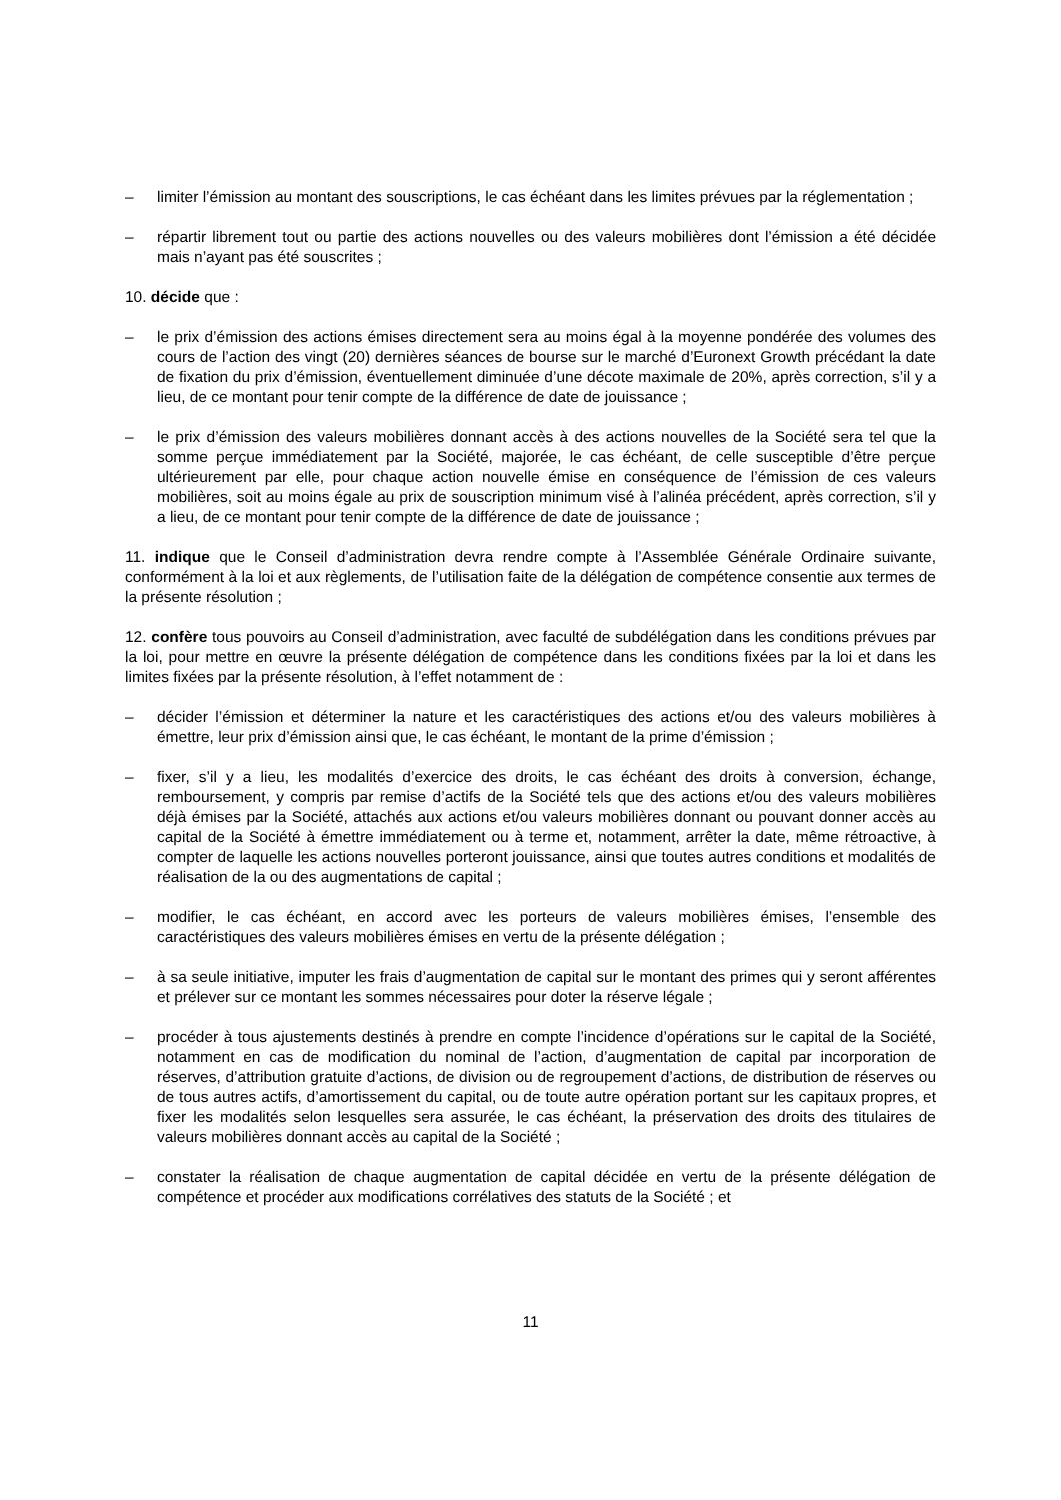– limiter l’émission au montant des souscriptions, le cas échéant dans les limites prévues par la réglementation ;
– répartir librement tout ou partie des actions nouvelles ou des valeurs mobilières dont l’émission a été décidée mais n’ayant pas été souscrites ;
10. décide que :
– le prix d’émission des actions émises directement sera au moins égal à la moyenne pondérée des volumes des cours de l’action des vingt (20) dernières séances de bourse sur le marché d’Euronext Growth précédant la date de fixation du prix d’émission, éventuellement diminuée d’une décote maximale de 20%, après correction, s’il y a lieu, de ce montant pour tenir compte de la différence de date de jouissance ;
– le prix d’émission des valeurs mobilières donnant accès à des actions nouvelles de la Société sera tel que la somme perçue immédiatement par la Société, majorée, le cas échéant, de celle susceptible d’être perçue ultérieurement par elle, pour chaque action nouvelle émise en conséquence de l’émission de ces valeurs mobilières, soit au moins égale au prix de souscription minimum visé à l’alinéa précédent, après correction, s’il y a lieu, de ce montant pour tenir compte de la différence de date de jouissance ;
11. indique que le Conseil d’administration devra rendre compte à l’Assemblée Générale Ordinaire suivante, conformément à la loi et aux règlements, de l’utilisation faite de la délégation de compétence consentie aux termes de la présente résolution ;
12. confère tous pouvoirs au Conseil d’administration, avec faculté de subdélégation dans les conditions prévues par la loi, pour mettre en œuvre la présente délégation de compétence dans les conditions fixées par la loi et dans les limites fixées par la présente résolution, à l’effet notamment de :
– décider l’émission et déterminer la nature et les caractéristiques des actions et/ou des valeurs mobilières à émettre, leur prix d’émission ainsi que, le cas échéant, le montant de la prime d’émission ;
– fixer, s’il y a lieu, les modalités d’exercice des droits, le cas échéant des droits à conversion, échange, remboursement, y compris par remise d’actifs de la Société tels que des actions et/ou des valeurs mobilières déjà émises par la Société, attachés aux actions et/ou valeurs mobilières donnant ou pouvant donner accès au capital de la Société à émettre immédiatement ou à terme et, notamment, arrêter la date, même rétroactive, à compter de laquelle les actions nouvelles porteront jouissance, ainsi que toutes autres conditions et modalités de réalisation de la ou des augmentations de capital ;
– modifier, le cas échéant, en accord avec les porteurs de valeurs mobilières émises, l’ensemble des caractéristiques des valeurs mobilières émises en vertu de la présente délégation ;
– à sa seule initiative, imputer les frais d’augmentation de capital sur le montant des primes qui y seront afférentes et prélever sur ce montant les sommes nécessaires pour doter la réserve légale ;
– procéder à tous ajustements destinés à prendre en compte l’incidence d’opérations sur le capital de la Société, notamment en cas de modification du nominal de l’action, d’augmentation de capital par incorporation de réserves, d’attribution gratuite d’actions, de division ou de regroupement d’actions, de distribution de réserves ou de tous autres actifs, d’amortissement du capital, ou de toute autre opération portant sur les capitaux propres, et fixer les modalités selon lesquelles sera assurée, le cas échéant, la préservation des droits des titulaires de valeurs mobilières donnant accès au capital de la Société ;
– constater la réalisation de chaque augmentation de capital décidée en vertu de la présente délégation de compétence et procéder aux modifications corrélatives des statuts de la Société ; et
11